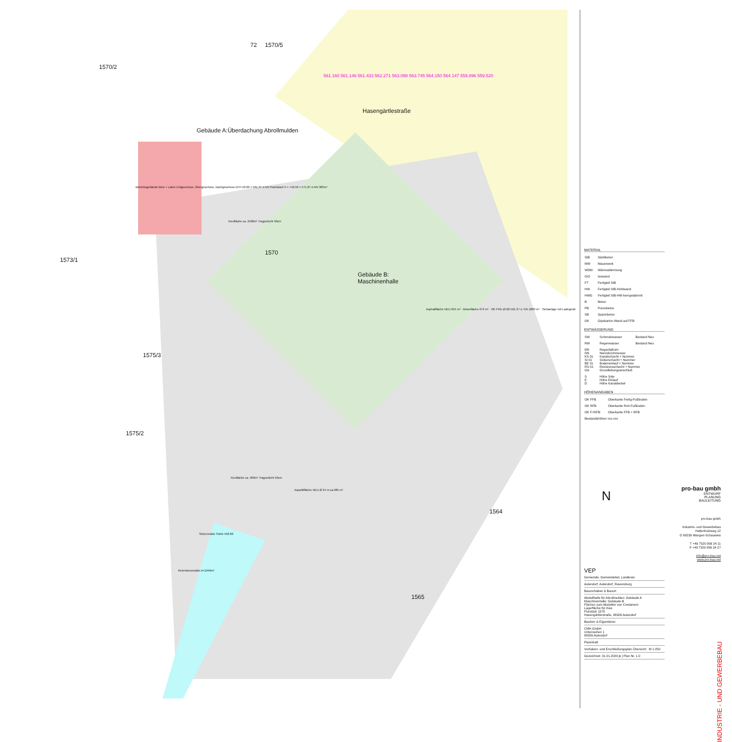1570/2
72
1570/5
Gebäude A:Überdachung Abrollmulden
Hasengärtlestraße
1570
1573/1
Gebäude B:
Maschinenhalle
1575/3
1575/2
1564
1565
N
561.160 561.146 561.433 562.271 563.098 563.745 564.150 564.147 559.896 559.520
Kiesfläche ca. 2400m² Tragschicht 50cm
Betriebsgebäude Büro + Labor Erdgeschoss, Obergeschoss, Dachgeschoss EFH ±0.00 = 561.37 ü.NN Flachdach h = +10.50 = 571.87 ü.NN 383m²
Aspahltfläche NEU Ø 24 m ca.985 m²
Kiesfläche ca. 900m² Tragschicht 50cm
Sickermulde Sohle 558.80
Retentionsmulde A=1040m²
Asphaltfläche NEU 655 m² · Betonfläche 673 m² · OK FFB ±0.00 561.37 ü. NN 1800 m² · Siebanlage mit Ladegerät
MATERIAL
| StB | Stahlbeton |
| MW | Mauerwerk |
| WDM | Wärmedämmung |
| ISO | Isowand |
| FT | Fertigteil StB |
| HW | Fertigteil StB-Hohlwand |
| HWG | Fertigteil StB-HW kerngedämmt |
| B | Beton |
| PB | Porenbeton |
| SB | Spannbeton |
| GK | Gipskarton-Wand auf FFB |
ENTWÄSSERUNG
| SW | Schmutzwasser | Bestand Neu |
| RW | Regenwasser | Bestand Neu |
| RR DN KS 01 SI 01 BE 01 RS 01 GA | Regenfallrohr Nenndurchmesser Kanalschacht + Nummer Sickerschacht + Nummer Bodeneinlauf + Nummer Revisionsschacht + Nummer Grundleitungsanschluß | |
| S E D | Höhe Sole Höhe Einlauf Höhe Kanaldeckel | |
HÖHENANGABEN
| OK FFB | Oberkante Fertig-Fußboden |
| OK RFB | Oberkante Roh-Fußboden |
| OK F+RFB | Oberkante FFB + RFB |
| Bestandshöhen xxx.xxx | |
pro-bau gmbh
ENTWURF
PLANUNG
BAULEITUNG
pro-bau gmbh
Industrie- und Gewerbebau
Hattenholzweg 12
D 88239 Wangen-Schauwies
T +49 7520 956 24 11
F +49 7520 956 24 27
info@pro-bau.net
www.pro-bau.net
VEP
Gemeinde, Gemeindeteil, Landkreis
Aulendorf, Aulendorf, Ravensburg
Bauvorhaben & Bauort
Abstellhalle für Abrollmulden: Gebäude A
Maschinenhalle: Gebäude B
Flächen zum Abstellen von Containern
Lagerfläche für Kies
Flurstück 1570
Hasengärtlerstraße, 88326 Aulendorf
Bauherr & Eigentümer
CMH GmbH
Unterrauhen 1
88326 Aulendorf
Planinhalt
Vorhaben- und Erschließungsplan Übersicht M 1:250
Gezeichnet: 31.01.2020 jk | Plan Nr. 1.0
INDUSTRIE - UND GEWERBEBAU